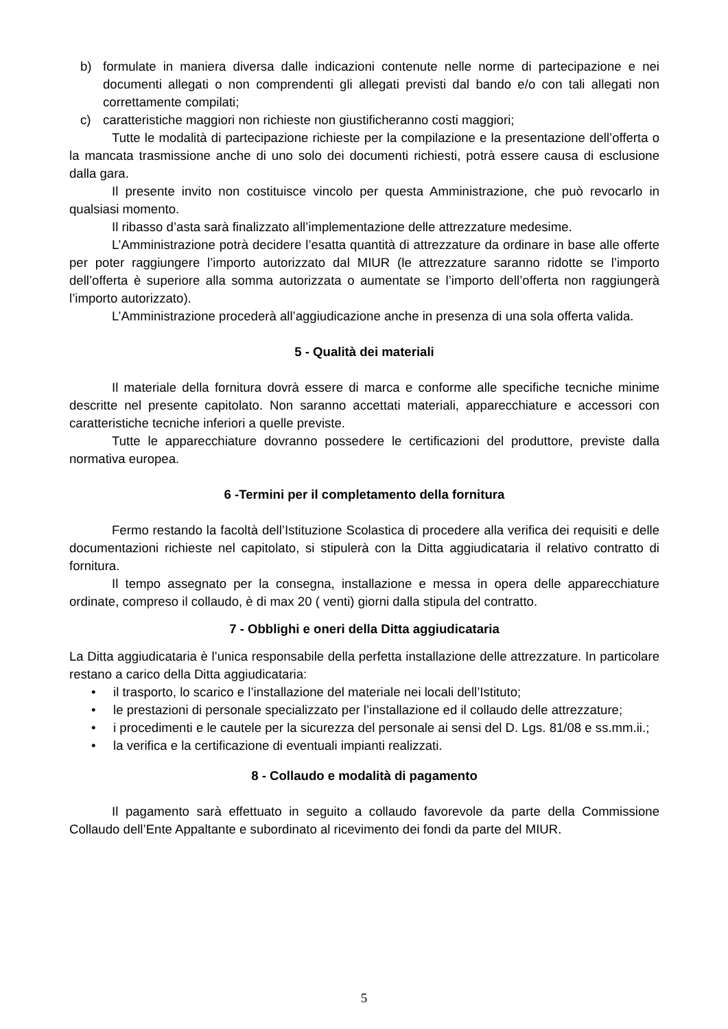b) formulate in maniera diversa dalle indicazioni contenute nelle norme di partecipazione e nei documenti allegati o non comprendenti gli allegati previsti dal bando e/o con tali allegati non correttamente compilati;
c) caratteristiche maggiori non richieste non giustificheranno costi maggiori;
Tutte le modalità di partecipazione richieste per la compilazione e la presentazione dell’offerta o la mancata trasmissione anche di uno solo dei documenti richiesti, potrà essere causa di esclusione dalla gara.
Il presente invito non costituisce vincolo per questa Amministrazione, che può revocarlo in qualsiasi momento.
Il ribasso d’asta sarà finalizzato all’implementazione delle attrezzature medesime.
L’Amministrazione potrà decidere l’esatta quantità di attrezzature da ordinare in base alle offerte per poter raggiungere l’importo autorizzato dal MIUR (le attrezzature saranno ridotte se l’importo dell’offerta è superiore alla somma autorizzata o aumentate se l’importo dell’offerta non raggiungerà l’importo autorizzato).
L’Amministrazione procederà all’aggiudicazione anche in presenza di una sola offerta valida.
5 - Qualità dei materiali
Il materiale della fornitura dovrà essere di marca e conforme alle specifiche tecniche minime descritte nel presente capitolato. Non saranno accettati materiali, apparecchiature e accessori con caratteristiche tecniche inferiori a quelle previste.
Tutte le apparecchiature dovranno possedere le certificazioni del produttore, previste dalla normativa europea.
6 -Termini per il completamento della fornitura
Fermo restando la facoltà dell’Istituzione Scolastica di procedere alla verifica dei requisiti e delle documentazioni richieste nel capitolato, si stipulerà con la Ditta aggiudicataria il relativo contratto di fornitura.
Il tempo assegnato per la consegna, installazione e messa in opera delle apparecchiature ordinate, compreso il collaudo, è di max 20 ( venti) giorni dalla stipula del contratto.
7 - Obblighi e oneri della Ditta aggiudicataria
La Ditta aggiudicataria è l’unica responsabile della perfetta installazione delle attrezzature. In particolare restano a carico della Ditta aggiudicataria:
• il trasporto, lo scarico e l’installazione del materiale nei locali dell’Istituto;
• le prestazioni di personale specializzato per l’installazione ed il collaudo delle attrezzature;
• i procedimenti e le cautele per la sicurezza del personale ai sensi del D. Lgs. 81/08 e ss.mm.ii.;
• la verifica e la certificazione di eventuali impianti realizzati.
8 - Collaudo e modalità di pagamento
Il pagamento sarà effettuato in seguito a collaudo favorevole da parte della Commissione Collaudo dell’Ente Appaltante e subordinato al ricevimento dei fondi da parte del MIUR.
5